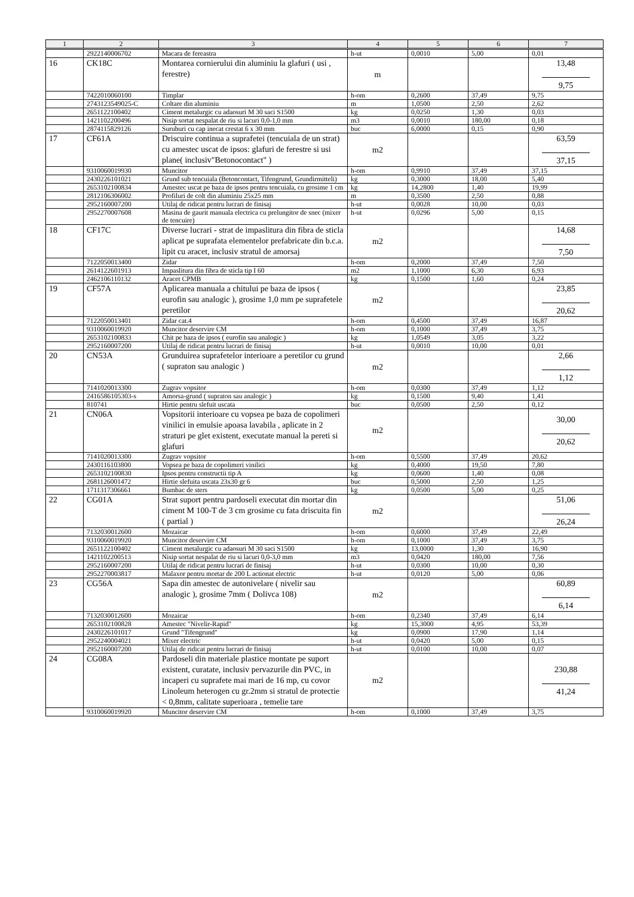| 1 | 2 | 3 | 4 | 5 | 6 | 7 |
| --- | --- | --- | --- | --- | --- | --- |
| | 2922140006702 | Macara de fereastra | h-ut | 0,0010 | 5,00 | 0,01 |
| 16 | CK18C | Montarea cornierului din aluminiu la glafuri ( usi , ferestre) | m | | | 13,48 9,75 |
| | 7422010060100 | Timplar | h-om | 0,2600 | 37,49 | 9,75 |
| | 2743123549025-C | Coltare din aluminiu | m | 1,0500 | 2,50 | 2,62 |
| | 2651122100402 | Ciment metalurgic cu adaosuri M 30 saci S1500 | kg | 0,0250 | 1,30 | 0,03 |
| | 1421102200496 | Nisip sortat nespalat de riu si lacuri 0,0-1,0 mm | m3 | 0,0010 | 180,00 | 0,18 |
| | 2874115829126 | Suruburi cu cap inecat crestat 6 x 30 mm | buc | 6,0000 | 0,15 | 0,90 |
| 17 | CF61A | Driscuire continua a suprafetei (tencuiala de un strat) cu amestec uscat de ipsos: glafuri de ferestre si usi plane( inclusiv"Betonocontact" ) | m2 | | | 63,59 37,15 |
| | 9310060019930 | Muncitor | h-om | 0,9910 | 37,49 | 37,15 |
| | 2430226101021 | Grund sub tencuiala (Betoncontact, Tifengrund, Grundirmitteli) | kg | 0,3000 | 18,00 | 5,40 |
| | 2653102100834 | Amestec uscat pe baza de ipsos pentru tencuiala, cu grosime 1 cm | kg | 14,2800 | 1,40 | 19,99 |
| | 2812106306002 | Profiluri de colt din aluminiu 25x25 mm | m | 0,3500 | 2,50 | 0,88 |
| | 2952160007200 | Utilaj de ridicat pentru lucrari de finisaj | h-ut | 0,0028 | 10,00 | 0,03 |
| | 2952270007608 | Masina de gaurit manuala electrica cu prelungitor de snec (mixer de tencuire) | h-ut | 0,0296 | 5,00 | 0,15 |
| 18 | CF17C | Diverse lucrari - strat de impaslitura din fibra de sticla aplicat pe suprafata elementelor prefabricate din b.c.a. lipit cu aracet, inclusiv stratul de amorsaj | m2 | | | 14,68 7,50 |
| | 7122050013400 | Zidar | h-om | 0,2000 | 37,49 | 7,50 |
| | 2614122601913 | Impaslitura din fibra de sticla tip I 60 | m2 | 1,1000 | 6,30 | 6,93 |
| | 2462106110132 | Aracet CPMB | kg | 0,1500 | 1,60 | 0,24 |
| 19 | CF57A | Aplicarea manuala a chitului pe baza de ipsos ( eurofin sau analogic ), grosime 1,0 mm pe suprafetele peretilor | m2 | | | 23,85 20,62 |
| | 7122050013401 | Zidar cat.4 | h-om | 0,4500 | 37,49 | 16,87 |
| | 9310060019920 | Muncitor deservire CM | h-om | 0,1000 | 37,49 | 3,75 |
| | 2653102100833 | Chit pe baza de ipsos ( eurofin sau analogic ) | kg | 1,0549 | 3,05 | 3,22 |
| | 2952160007200 | Utilaj de ridicat pentru lucrari de finisaj | h-ut | 0,0010 | 10,00 | 0,01 |
| 20 | CN53A | Grunduirea suprafetelor interioare a peretilor cu grund ( supraton sau analogic ) | m2 | | | 2,66 1,12 |
| | 7141020013300 | Zugrav vopsitor | h-om | 0,0300 | 37,49 | 1,12 |
| | 2416586105303-s | Amorsa-grund ( supraton sau analogic ) | kg | 0,1500 | 9,40 | 1,41 |
| | 810741 | Hirtie pentru slefuit uscata | buc | 0,0500 | 2,50 | 0,12 |
| 21 | CN06A | Vopsitorii interioare cu vopsea pe baza de copolimeri vinilici in emulsie apoasa lavabila , aplicate in 2 straturi pe glet existent, executate manual la pereti si glafuri | m2 | | | 30,00 20,62 |
| | 7141020013300 | Zugrav vopsitor | h-om | 0,5500 | 37,49 | 20,62 |
| | 2430116103800 | Vopsea pe baza de copolimeri vinilici | kg | 0,4000 | 19,50 | 7,80 |
| | 2653102100830 | Ipsos pentru constructii tip A | kg | 0,0600 | 1,40 | 0,08 |
| | 2681126001472 | Hirtie slefuita uscata 23x30 gr 6 | buc | 0,5000 | 2,50 | 1,25 |
| | 1711317306661 | Bumbac de sters | kg | 0,0500 | 5,00 | 0,25 |
| 22 | CG01A | Strat suport pentru pardoseli executat din mortar din ciment M 100-T de 3 cm grosime cu fata driscuita fin ( partial ) | m2 | | | 51,06 26,24 |
| | 7132030012600 | Mozaicar | h-om | 0,6000 | 37,49 | 22,49 |
| | 9310060019920 | Muncitor deservire CM | h-om | 0,1000 | 37,49 | 3,75 |
| | 2651122100402 | Ciment metalurgic cu adaosuri M 30 saci S1500 | kg | 13,0000 | 1,30 | 16,90 |
| | 1421102200513 | Nisip sortat nespalat de riu si lacuri 0,0-3,0 mm | m3 | 0,0420 | 180,00 | 7,56 |
| | 2952160007200 | Utilaj de ridicat pentru lucrari de finisaj | h-ut | 0,0300 | 10,00 | 0,30 |
| | 2952270003817 | Malaxor pentru mortar de 200 L actionat electric | h-ut | 0,0120 | 5,00 | 0,06 |
| 23 | CG56A | Sapa din amestec de autonivelare ( nivelir sau analogic ), grosime 7mm ( Dolivca 108) | m2 | | | 60,89 6,14 |
| | 7132030012600 | Mozaicar | h-om | 0,2340 | 37,49 | 6,14 |
| | 2653102100828 | Amestec "Nivelir-Rapid" | kg | 15,3000 | 4,95 | 53,39 |
| | 2430226101017 | Grund "Tifengrund" | kg | 0,0900 | 17,90 | 1,14 |
| | 2952240004021 | Mixer electric | h-ut | 0,0420 | 5,00 | 0,15 |
| | 2952160007200 | Utilaj de ridicat pentru lucrari de finisaj | h-ut | 0,0100 | 10,00 | 0,07 |
| 24 | CG08A | Pardoseli din materiale plastice montate pe suport existent, curatate, inclusiv pervazurile din PVC, in incaperi cu suprafete mai mari de 16 mp, cu covor Linoleum heterogen cu gr.2mm si stratul de protectie < 0,8mm, calitate superioara , temelie tare | m2 | | | 230,88 41,24 |
| | 9310060019920 | Muncitor deservire CM | h-om | 0,1000 | 37,49 | 3,75 |